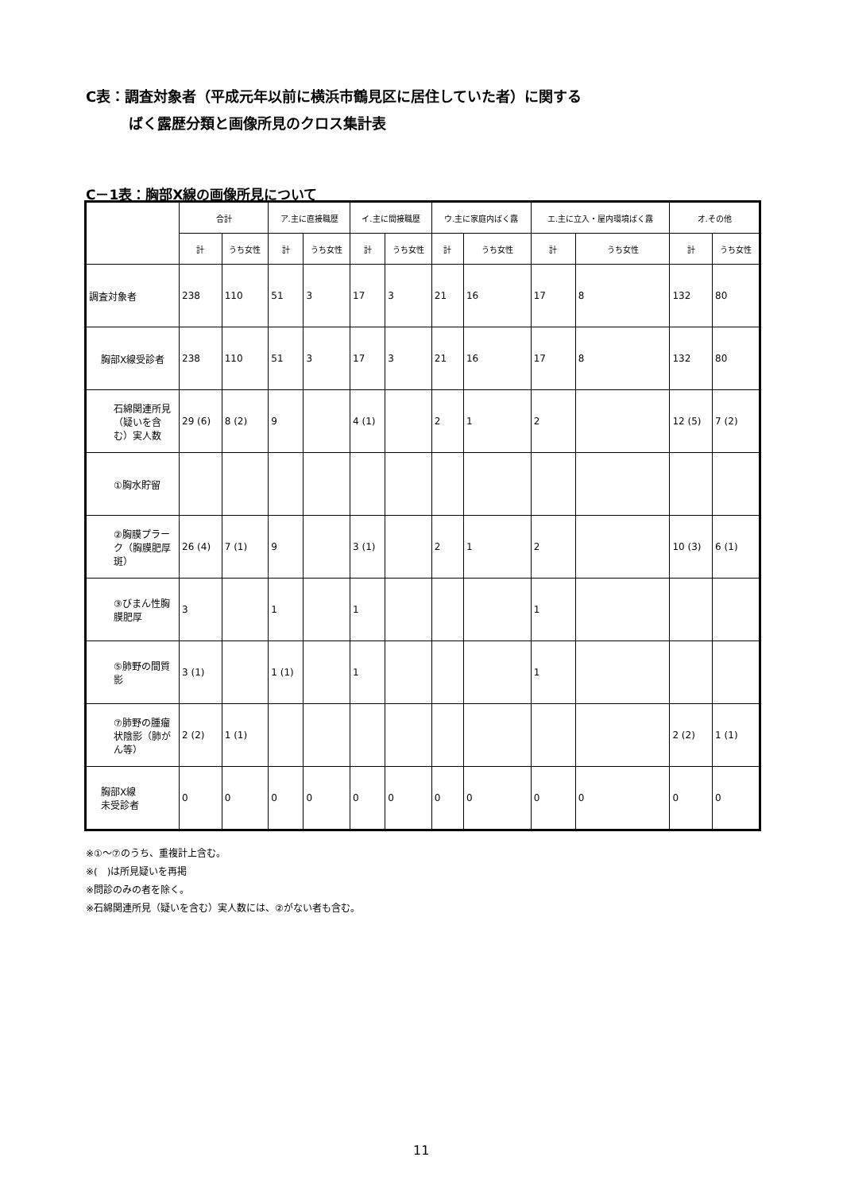C表：調査対象者（平成元年以前に横浜市鶴見区に居住していた者）に関する
　　　ばく露歴分類と画像所見のクロス集計表
C－1表：胸部X線の画像所見について
| | 合計 | | ア.主に直接職歴 | | イ.主に間接職歴 | | ウ.主に家庭内ばく露 | | エ.主に立入・屋内環境ばく露 | | オ.その他 | |
| --- | --- | --- | --- | --- | --- | --- | --- | --- | --- | --- | --- | --- |
| | 計 | うち女性 | 計 | うち女性 | 計 | うち女性 | 計 | うち女性 | 計 | うち女性 | 計 | うち女性 |
| 調査対象者 | 238 | 110 | 51 | 3 | 17 | 3 | 21 | 16 | 17 | 8 | 132 | 80 |
| 胸部X線受診者 | 238 | 110 | 51 | 3 | 17 | 3 | 21 | 16 | 17 | 8 | 132 | 80 |
| 石綿関連所見（疑いを含む）実人数 | 29 (6) | 8 (2) | 9 | | 4 (1) | | 2 | 1 | 2 | | 12 (5) | 7 (2) |
| ①胸水貯留 | | | | | | | | | | | | |
| ②胸膜プラーク（胸膜肥厚斑） | 26 (4) | 7 (1) | 9 | | 3 (1) | | 2 | 1 | 2 | | 10 (3) | 6 (1) |
| ③びまん性胸膜肥厚 | 3 | | 1 | | 1 | | | | 1 | | | |
| ⑤肺野の間質影 | 3 (1) | | 1 (1) | | 1 | | | | 1 | | | |
| ⑦肺野の腫瘤状陰影（肺がん等） | 2 (2) | 1 (1) | | | | | | | | | 2 (2) | 1 (1) |
| 胸部X線 未受診者 | 0 | 0 | 0 | 0 | 0 | 0 | 0 | 0 | 0 | 0 | 0 | 0 |
※①～⑦のうち、重複計上含む。
※(　)は所見疑いを再掲
※問診のみの者を除く。
※石綿関連所見（疑いを含む）実人数には、②がない者も含む。
11